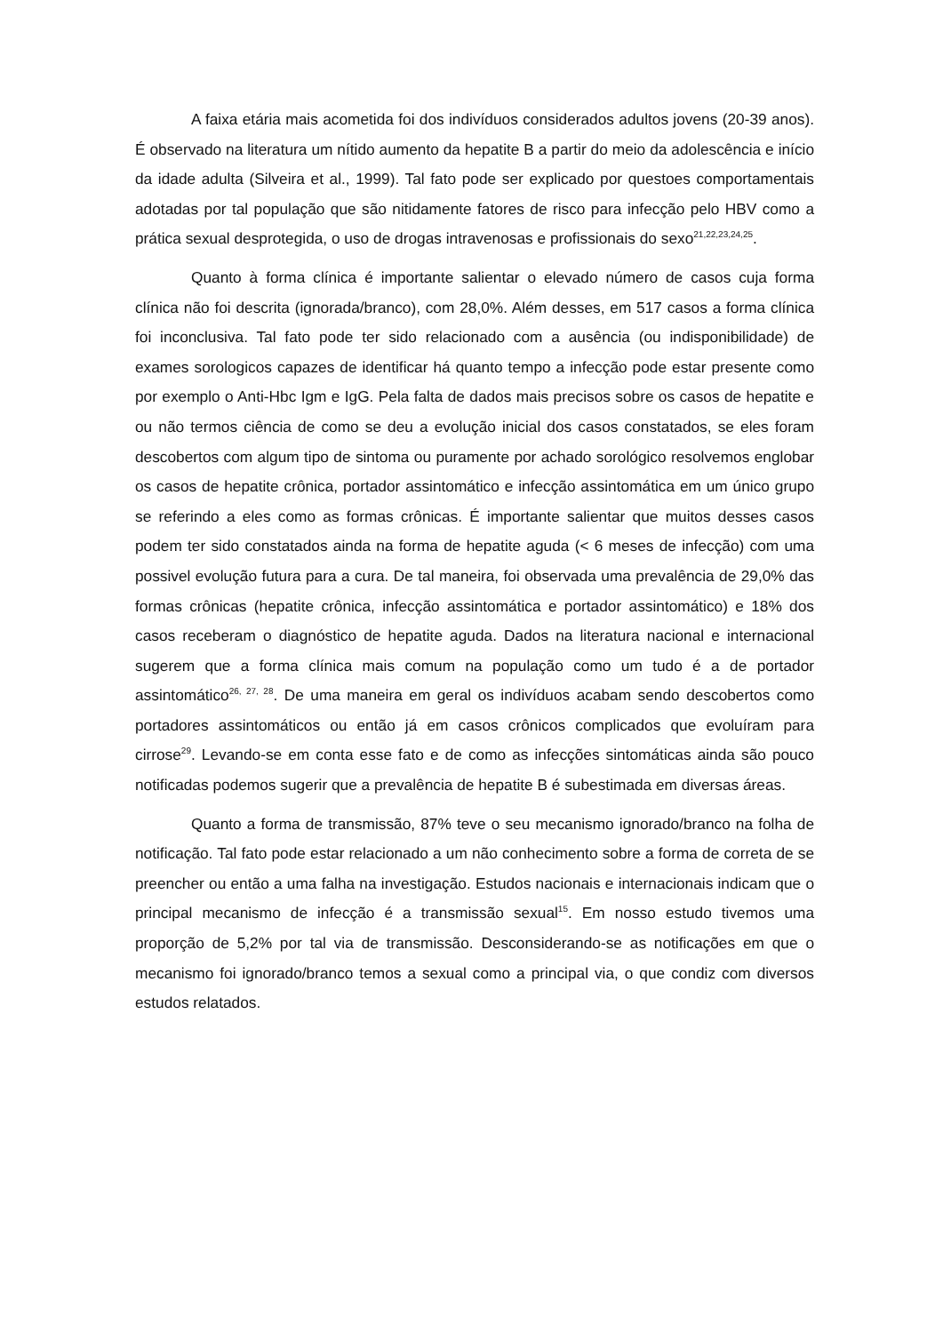A faixa etária mais acometida foi dos indivíduos considerados adultos jovens (20-39 anos). É observado na literatura um nítido aumento da hepatite B a partir do meio da adolescência e início da idade adulta (Silveira et al., 1999). Tal fato pode ser explicado por questoes comportamentais adotadas por tal população que são nitidamente fatores de risco para infecção pelo HBV como a prática sexual desprotegida, o uso de drogas intravenosas e profissionais do sexo<sup>21,22,23,24,25</sup>.
Quanto à forma clínica é importante salientar o elevado número de casos cuja forma clínica não foi descrita (ignorada/branco), com 28,0%. Além desses, em 517 casos a forma clínica foi inconclusiva. Tal fato pode ter sido relacionado com a ausência (ou indisponibilidade) de exames sorologicos capazes de identificar há quanto tempo a infecção pode estar presente como por exemplo o Anti-Hbc Igm e IgG. Pela falta de dados mais precisos sobre os casos de hepatite e ou não termos ciência de como se deu a evolução inicial dos casos constatados, se eles foram descobertos com algum tipo de sintoma ou puramente por achado sorológico resolvemos englobar os casos de hepatite crônica, portador assintomático e infecção assintomática em um único grupo se referindo a eles como as formas crônicas. É importante salientar que muitos desses casos podem ter sido constatados ainda na forma de hepatite aguda (< 6 meses de infecção) com uma possivel evolução futura para a cura. De tal maneira, foi observada uma prevalência de 29,0% das formas crônicas (hepatite crônica, infecção assintomática e portador assintomático) e 18% dos casos receberam o diagnóstico de hepatite aguda. Dados na literatura nacional e internacional sugerem que a forma clínica mais comum na população como um tudo é a de portador assintomático<sup>26, 27, 28</sup>. De uma maneira em geral os indivíduos acabam sendo descobertos como portadores assintomáticos ou então já em casos crônicos complicados que evoluíram para cirrose<sup>29</sup>. Levando-se em conta esse fato e de como as infecções sintomáticas ainda são pouco notificadas podemos sugerir que a prevalência de hepatite B é subestimada em diversas áreas.
Quanto a forma de transmissão, 87% teve o seu mecanismo ignorado/branco na folha de notificação. Tal fato pode estar relacionado a um não conhecimento sobre a forma de correta de se preencher ou então a uma falha na investigação. Estudos nacionais e internacionais indicam que o principal mecanismo de infecção é a transmissão sexual<sup>15</sup>. Em nosso estudo tivemos uma proporção de 5,2% por tal via de transmissão. Desconsiderando-se as notificações em que o mecanismo foi ignorado/branco temos a sexual como a principal via, o que condiz com diversos estudos relatados.